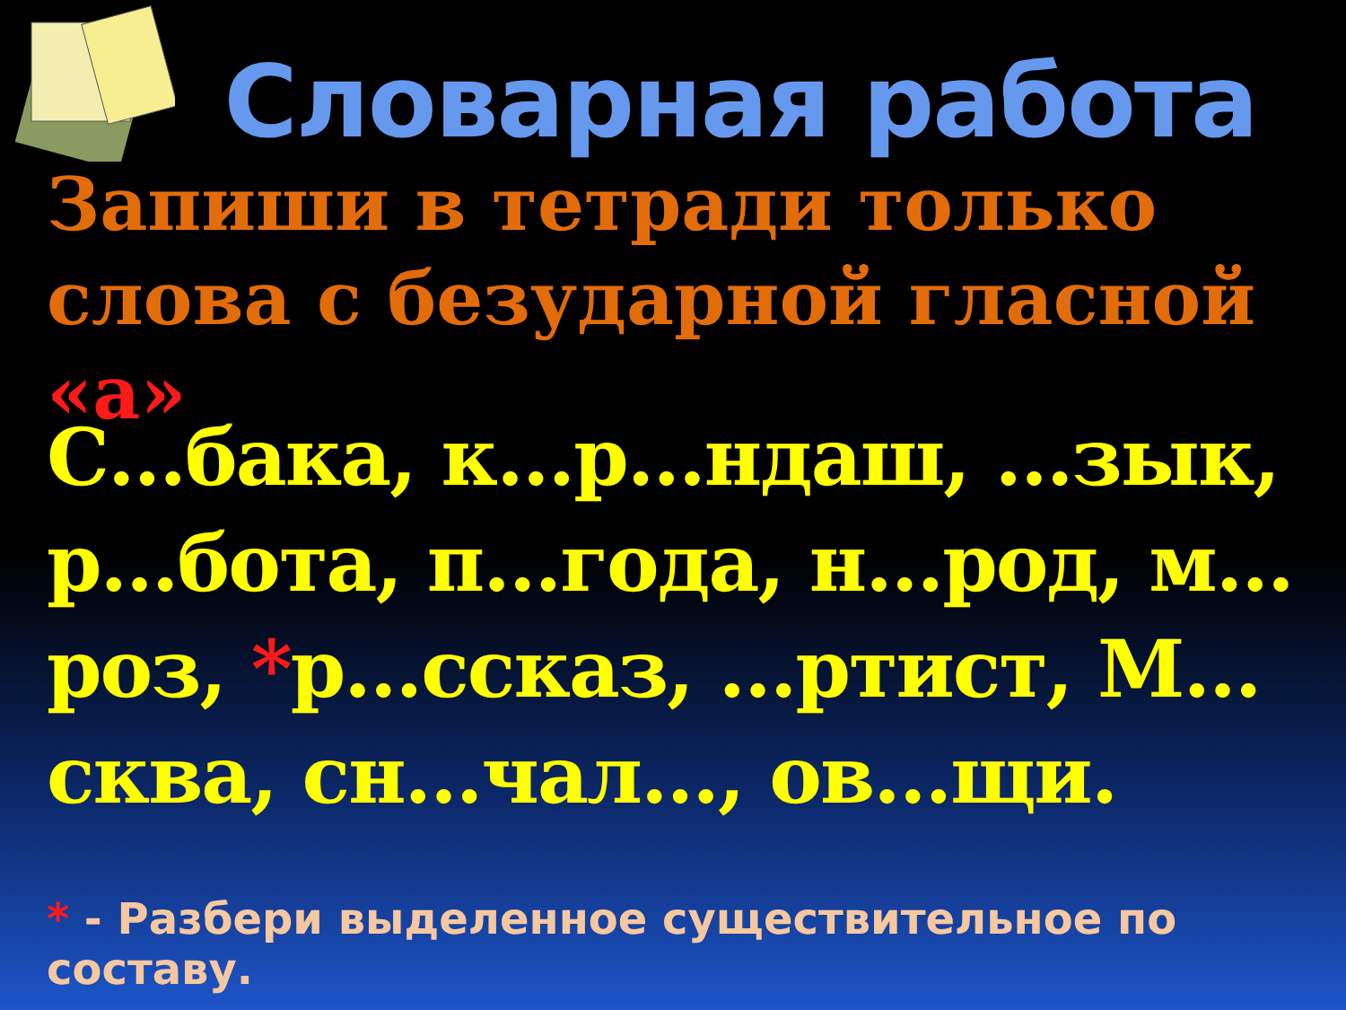Словарная работа
Запиши в тетради только слова с безударной гласной «а»
С…бака, к…р…ндаш, …зык, р…бота, п…года, н…род, м…роз, *р…ссказ, …ртист, М…сква, сн…чал…, ов…щи.
* - Разбери выделенное существительное по составу.